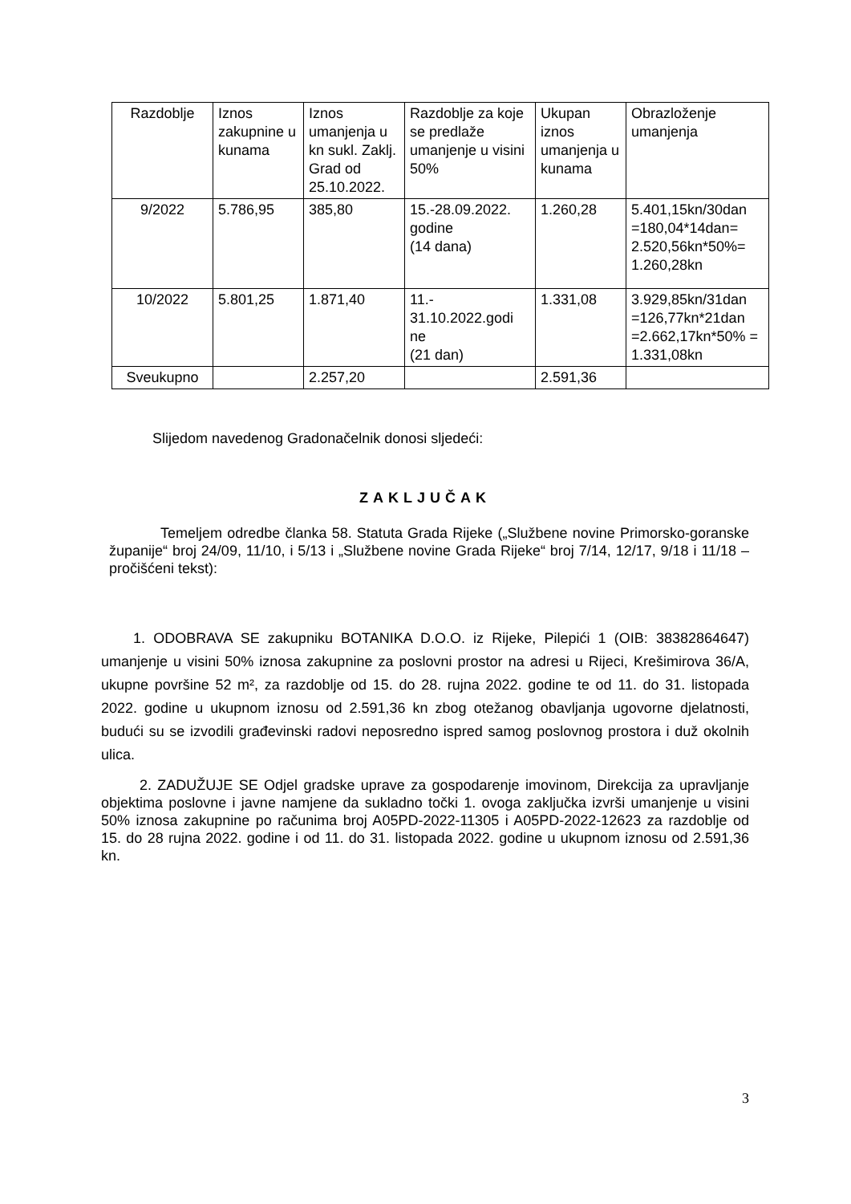| Razdoblje | Iznos zakupnine u kunama | Iznos umanjenja u kn sukl. Zaklj. Grad od 25.10.2022. | Razdoblje za koje se predlaže umanjenje u visini 50% | Ukupan iznos umanjenja u kunama | Obrazloženje umanjenja |
| 9/2022 | 5.786,95 | 385,80 | 15.-28.09.2022. godine (14 dana) | 1.260,28 | 5.401,15kn/30dan =180,04*14dan= 2.520,56kn*50%= 1.260,28kn |
| 10/2022 | 5.801,25 | 1.871,40 | 11.- 31.10.2022.godi ne (21 dan) | 1.331,08 | 3.929,85kn/31dan =126,77kn*21dan =2.662,17kn*50% = 1.331,08kn |
| Sveukupno | | 2.257,20 | | 2.591,36 | |
Slijedom navedenog Gradonačelnik donosi sljedeći:
ZAKLJUČAK
Temeljem odredbe članka 58. Statuta Grada Rijeke („Službene novine Primorsko-goranske županije“ broj 24/09, 11/10, i 5/13 i „Službene novine Grada Rijeke“ broj 7/14, 12/17, 9/18 i 11/18 – pročišćeni tekst):
1. ODOBRAVA SE zakupniku BOTANIKA D.O.O. iz Rijeke, Pilepići 1 (OIB: 38382864647) umanjenje u visini 50% iznosa zakupnine za poslovni prostor na adresi u Rijeci, Krešimirova 36/A, ukupne površine 52 m², za razdoblje od 15. do 28. rujna 2022. godine te od 11. do 31. listopada 2022. godine u ukupnom iznosu od 2.591,36 kn zbog otežanog obavljanja ugovorne djelatnosti, budući su se izvodili građevinski radovi neposredno ispred samog poslovnog prostora i duž okolnih ulica.
2. ZADUŽUJE SE Odjel gradske uprave za gospodarenje imovinom, Direkcija za upravljanje objektima poslovne i javne namjene da sukladno točki 1. ovoga zaključka izvrši umanjenje u visini 50% iznosa zakupnine po računima broj A05PD-2022-11305 i A05PD-2022-12623 za razdoblje od 15. do 28 rujna 2022. godine i od 11. do 31. listopada 2022. godine u ukupnom iznosu od 2.591,36 kn.
3